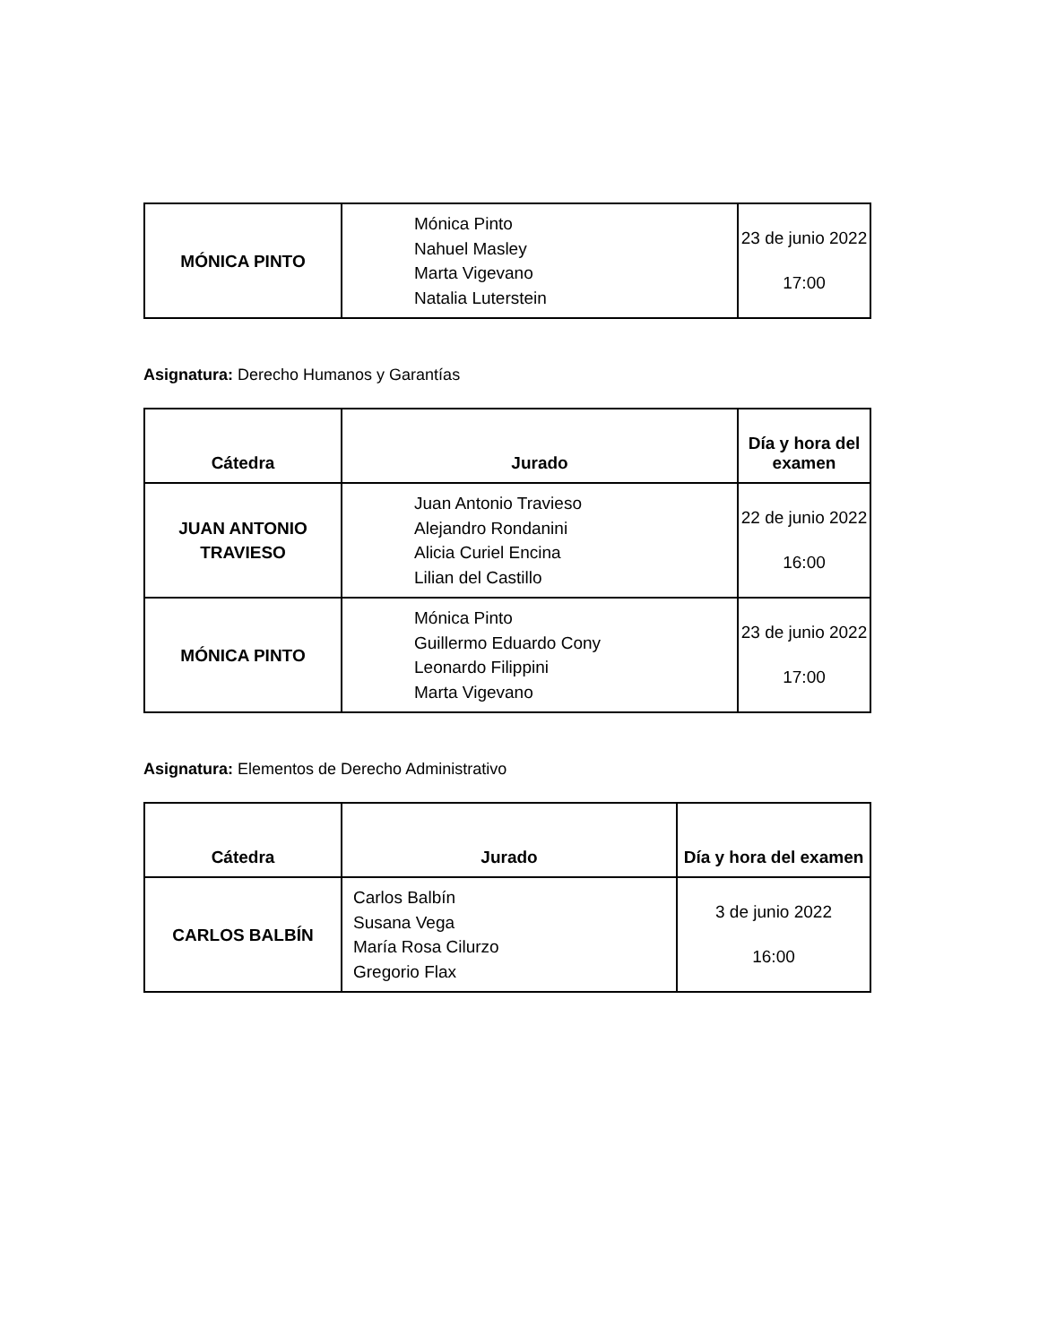| MÓNICA PINTO | Mónica Pinto Nahuel Masley Marta Vigevano Natalia Luterstein | 23 de junio 2022 17:00 |
Asignatura: Derecho Humanos y Garantías
| Cátedra | Jurado | Día y hora del examen |
| --- | --- | --- |
| JUAN ANTONIO TRAVIESO | Juan Antonio Travieso Alejandro Rondanini Alicia Curiel Encina Lilian del Castillo | 22 de junio 2022 16:00 |
| MÓNICA PINTO | Mónica Pinto Guillermo Eduardo Cony Leonardo Filippini Marta Vigevano | 23 de junio 2022 17:00 |
Asignatura: Elementos de Derecho Administrativo
| Cátedra | Jurado | Día y hora del examen |
| --- | --- | --- |
| CARLOS BALBÍN | Carlos Balbín Susana Vega María Rosa Cilurzo Gregorio Flax | 3 de junio 2022 16:00 |